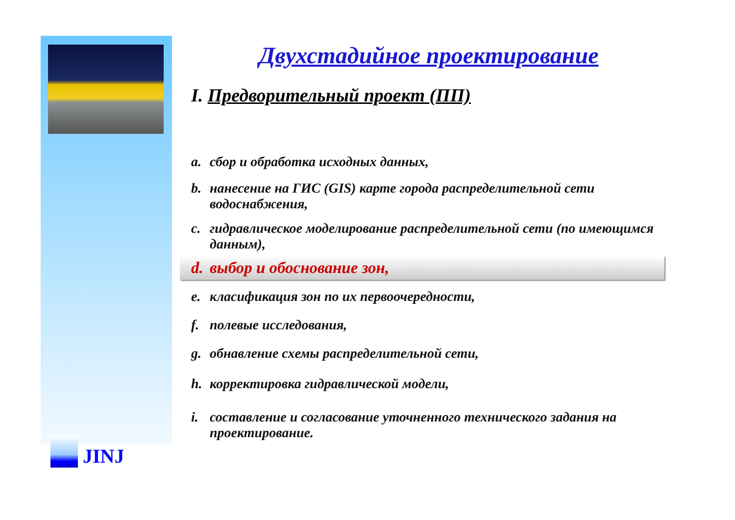JINJ
Двухстадийное проектирование
I. Предворительный проект (ПП)
a. сбор и обработка исходных данных,
b. нанесение на ГИС (GIS) карте города распределительной сети водоснабжения,
c. гидравлическое моделирование распределительной сети (по имеющимся данным),
d. выбор и обоснование зон,
e. класификация зон по их первоочередности,
f. полевые исследования,
g. обнавление схемы распределительной сети,
h. корректировка гидравлической модели,
i. составление и согласование уточненного технического задания на проектирование.